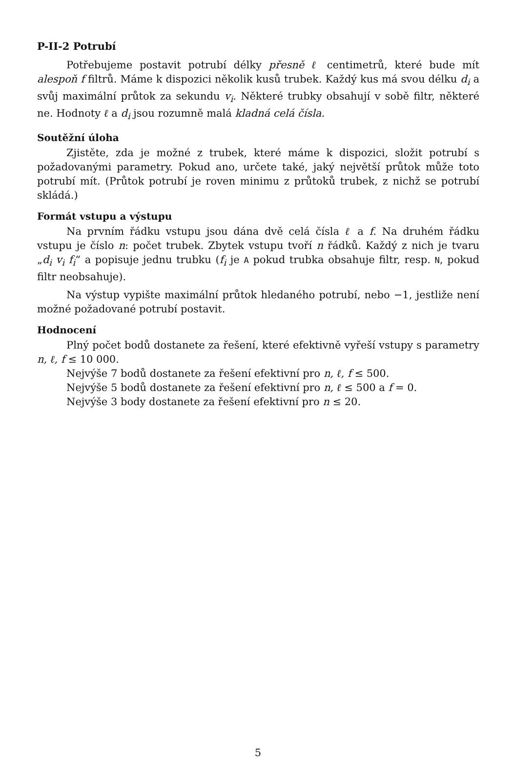P-II-2 Potrubí
Potřebujeme postavit potrubí délky přesně ℓ centimetrů, které bude mít alespoň f filtrů. Máme k dispozici několik kusů trubek. Každý kus má svou délku d<sub>i</sub> a svůj maximální průtok za sekundu v<sub>i</sub>. Některé trubky obsahují v sobě filtr, některé ne. Hodnoty ℓ a d<sub>i</sub> jsou rozumně malá kladná celá čísla.
Soutěžní úloha
Zjistěte, zda je možné z trubek, které máme k dispozici, složit potrubí s požadovanými parametry. Pokud ano, určete také, jaký největší průtok může toto potrubí mít. (Průtok potrubí je roven minimu z průtoků trubek, z nichž se potrubí skládá.)
Formát vstupu a výstupu
Na prvním řádku vstupu jsou dána dvě celá čísla ℓ a f. Na druhém řádku vstupu je číslo n: počet trubek. Zbytek vstupu tvoří n řádků. Každý z nich je tvaru „d<sub>i</sub> v<sub>i</sub> f<sub>i</sub>“ a popisuje jednu trubku (f<sub>i</sub> je A pokud trubka obsahuje filtr, resp. N, pokud filtr neobsahuje).
Na výstup vypište maximální průtok hledaného potrubí, nebo −1, jestliže není možné požadované potrubí postavit.
Hodnocení
Plný počet bodů dostanete za řešení, které efektivně vyřeší vstupy s parametry n, ℓ, f ≤ 10 000.
Nejvýše 7 bodů dostanete za řešení efektivní pro n, ℓ, f ≤ 500.
Nejvýše 5 bodů dostanete za řešení efektivní pro n, ℓ ≤ 500 a f = 0.
Nejvýše 3 body dostanete za řešení efektivní pro n ≤ 20.
5